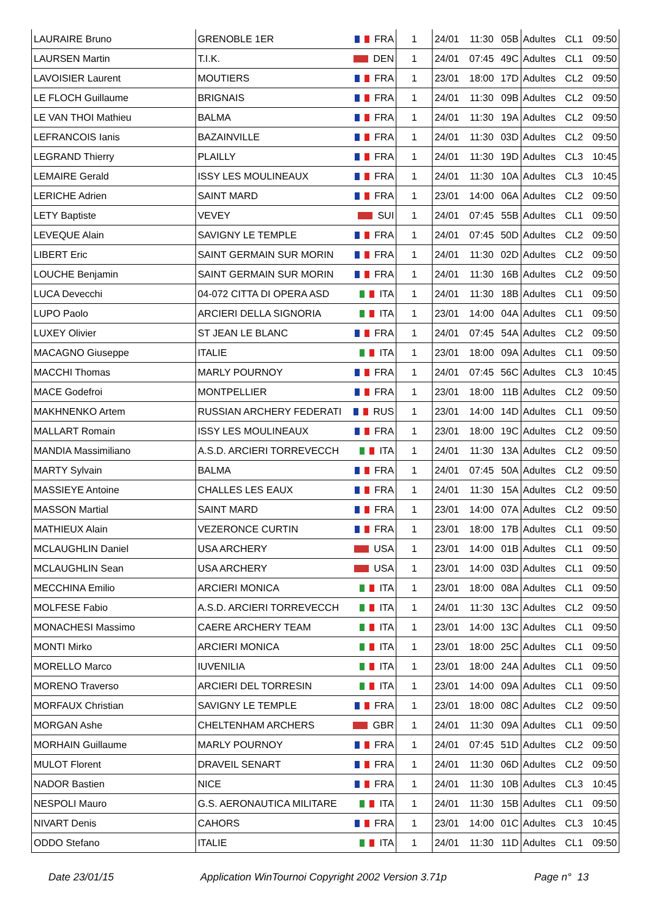| LAURAIRE Bruno | GRENOBLE 1ER | FRA | 1 | 24/01 | 11:30 | 05B | Adultes | CL1 | 09:50 |
| LAURSEN Martin | T.I.K. | DEN | 1 | 24/01 | 07:45 | 49C | Adultes | CL1 | 09:50 |
| LAVOISIER Laurent | MOUTIERS | FRA | 1 | 23/01 | 18:00 | 17D | Adultes | CL2 | 09:50 |
| LE FLOCH Guillaume | BRIGNAIS | FRA | 1 | 24/01 | 11:30 | 09B | Adultes | CL2 | 09:50 |
| LE VAN THOI Mathieu | BALMA | FRA | 1 | 24/01 | 11:30 | 19A | Adultes | CL2 | 09:50 |
| LEFRANCOIS Ianis | BAZAINVILLE | FRA | 1 | 24/01 | 11:30 | 03D | Adultes | CL2 | 09:50 |
| LEGRAND Thierry | PLAILLY | FRA | 1 | 24/01 | 11:30 | 19D | Adultes | CL3 | 10:45 |
| LEMAIRE Gerald | ISSY LES MOULINEAUX | FRA | 1 | 24/01 | 11:30 | 10A | Adultes | CL3 | 10:45 |
| LERICHE Adrien | SAINT MARD | FRA | 1 | 23/01 | 14:00 | 06A | Adultes | CL2 | 09:50 |
| LETY Baptiste | VEVEY | SUI | 1 | 24/01 | 07:45 | 55B | Adultes | CL1 | 09:50 |
| LEVEQUE Alain | SAVIGNY LE TEMPLE | FRA | 1 | 24/01 | 07:45 | 50D | Adultes | CL2 | 09:50 |
| LIBERT Eric | SAINT GERMAIN SUR MORIN | FRA | 1 | 24/01 | 11:30 | 02D | Adultes | CL2 | 09:50 |
| LOUCHE Benjamin | SAINT GERMAIN SUR MORIN | FRA | 1 | 24/01 | 11:30 | 16B | Adultes | CL2 | 09:50 |
| LUCA Devecchi | 04-072 CITTA DI OPERA ASD | ITA | 1 | 24/01 | 11:30 | 18B | Adultes | CL1 | 09:50 |
| LUPO Paolo | ARCIERI DELLA SIGNORIA | ITA | 1 | 23/01 | 14:00 | 04A | Adultes | CL1 | 09:50 |
| LUXEY Olivier | ST JEAN LE BLANC | FRA | 1 | 24/01 | 07:45 | 54A | Adultes | CL2 | 09:50 |
| MACAGNO Giuseppe | ITALIE | ITA | 1 | 23/01 | 18:00 | 09A | Adultes | CL1 | 09:50 |
| MACCHI Thomas | MARLY POURNOY | FRA | 1 | 24/01 | 07:45 | 56C | Adultes | CL3 | 10:45 |
| MACE Godefroi | MONTPELLIER | FRA | 1 | 23/01 | 18:00 | 11B | Adultes | CL2 | 09:50 |
| MAKHNENKO Artem | RUSSIAN ARCHERY FEDERATI | RUS | 1 | 23/01 | 14:00 | 14D | Adultes | CL1 | 09:50 |
| MALLART Romain | ISSY LES MOULINEAUX | FRA | 1 | 23/01 | 18:00 | 19C | Adultes | CL2 | 09:50 |
| MANDIA Massimiliano | A.S.D. ARCIERI TORREVECCH | ITA | 1 | 24/01 | 11:30 | 13A | Adultes | CL2 | 09:50 |
| MARTY Sylvain | BALMA | FRA | 1 | 24/01 | 07:45 | 50A | Adultes | CL2 | 09:50 |
| MASSIEYE Antoine | CHALLES LES EAUX | FRA | 1 | 24/01 | 11:30 | 15A | Adultes | CL2 | 09:50 |
| MASSON Martial | SAINT MARD | FRA | 1 | 23/01 | 14:00 | 07A | Adultes | CL2 | 09:50 |
| MATHIEUX Alain | VEZERONCE CURTIN | FRA | 1 | 23/01 | 18:00 | 17B | Adultes | CL1 | 09:50 |
| MCLAUGHLIN Daniel | USA ARCHERY | USA | 1 | 23/01 | 14:00 | 01B | Adultes | CL1 | 09:50 |
| MCLAUGHLIN Sean | USA ARCHERY | USA | 1 | 23/01 | 14:00 | 03D | Adultes | CL1 | 09:50 |
| MECCHINA Emilio | ARCIERI MONICA | ITA | 1 | 23/01 | 18:00 | 08A | Adultes | CL1 | 09:50 |
| MOLFESE Fabio | A.S.D. ARCIERI TORREVECCH | ITA | 1 | 24/01 | 11:30 | 13C | Adultes | CL2 | 09:50 |
| MONACHESI Massimo | CAERE ARCHERY TEAM | ITA | 1 | 23/01 | 14:00 | 13C | Adultes | CL1 | 09:50 |
| MONTI Mirko | ARCIERI MONICA | ITA | 1 | 23/01 | 18:00 | 25C | Adultes | CL1 | 09:50 |
| MORELLO Marco | IUVENILIA | ITA | 1 | 23/01 | 18:00 | 24A | Adultes | CL1 | 09:50 |
| MORENO Traverso | ARCIERI DEL TORRESIN | ITA | 1 | 23/01 | 14:00 | 09A | Adultes | CL1 | 09:50 |
| MORFAUX Christian | SAVIGNY LE TEMPLE | FRA | 1 | 23/01 | 18:00 | 08C | Adultes | CL2 | 09:50 |
| MORGAN Ashe | CHELTENHAM ARCHERS | GBR | 1 | 24/01 | 11:30 | 09A | Adultes | CL1 | 09:50 |
| MORHAIN Guillaume | MARLY POURNOY | FRA | 1 | 24/01 | 07:45 | 51D | Adultes | CL2 | 09:50 |
| MULOT Florent | DRAVEIL SENART | FRA | 1 | 24/01 | 11:30 | 06D | Adultes | CL2 | 09:50 |
| NADOR Bastien | NICE | FRA | 1 | 24/01 | 11:30 | 10B | Adultes | CL3 | 10:45 |
| NESPOLI Mauro | G.S. AERONAUTICA MILITARE | ITA | 1 | 24/01 | 11:30 | 15B | Adultes | CL1 | 09:50 |
| NIVART Denis | CAHORS | FRA | 1 | 23/01 | 14:00 | 01C | Adultes | CL3 | 10:45 |
| ODDO Stefano | ITALIE | ITA | 1 | 24/01 | 11:30 | 11D | Adultes | CL1 | 09:50 |
Date 23/01/15 Application WinTournoi Copyright 2002 Version 3.71p Page n° 13